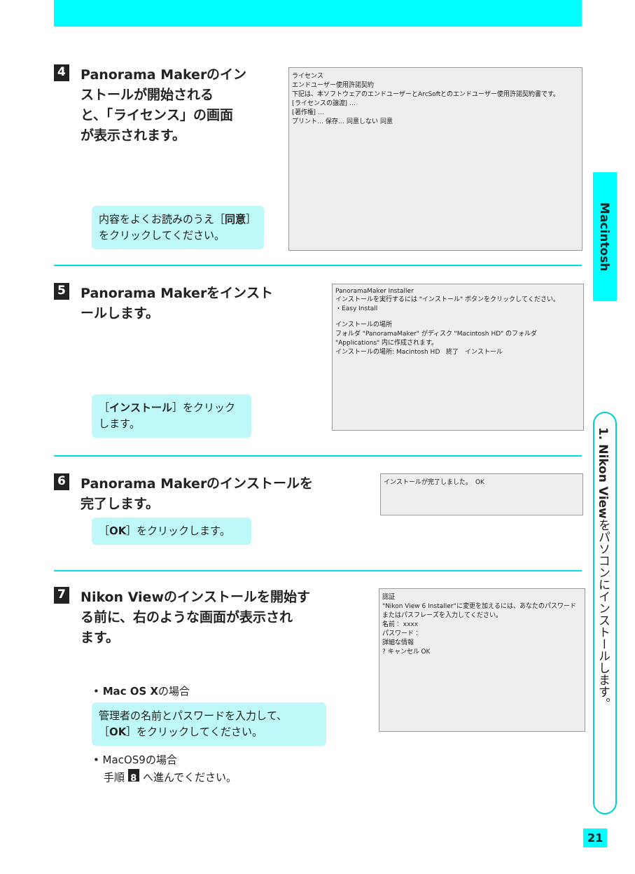4 Panorama Makerのイン
ストールが開始される
と、「ライセンス」の画面
が表示されます。
ライセンス
エンドユーザー使用許諾契約
下記は、本ソフトウェアのエンドユーザーとArcSoftとのエンドユーザー使用許諾契約書です。
[ライセンスの譲渡] …
[著作権] …
プリント… 保存… 同意しない 同意
内容をよくお読みのうえ［同意］をクリックしてください。
5 Panorama Makerをインスト
ールします。
PanoramaMaker Installer
インストールを実行するには "インストール" ボタンをクリックしてください。
・Easy Install
インストールの場所
フォルダ "PanoramaMaker" がディスク "Macintosh HD" のフォルダ "Applications" 内に作成されます。
インストールの場所: Macintosh HD　終了　インストール
［インストール］をクリックします。
6 Panorama Makerのインストールを
完了します。
インストールが完了しました。　OK
［OK］をクリックします。
7 Nikon Viewのインストールを開始す
る前に、右のような画面が表示され
ます。
認証
"Nikon View 6 Installer"に変更を加えるには、あなたのパスワードまたはパスフレーズを入力してください。
名前： xxxx
パスワード：
詳細な情報
? キャンセル OK
• Mac OS Xの場合
管理者の名前とパスワードを入力して、［OK］をクリックしてください。
• MacOS9の場合
　手順 8 へ進んでください。
Macintosh
1. Nikon Viewをパソコンにインストールします。
21